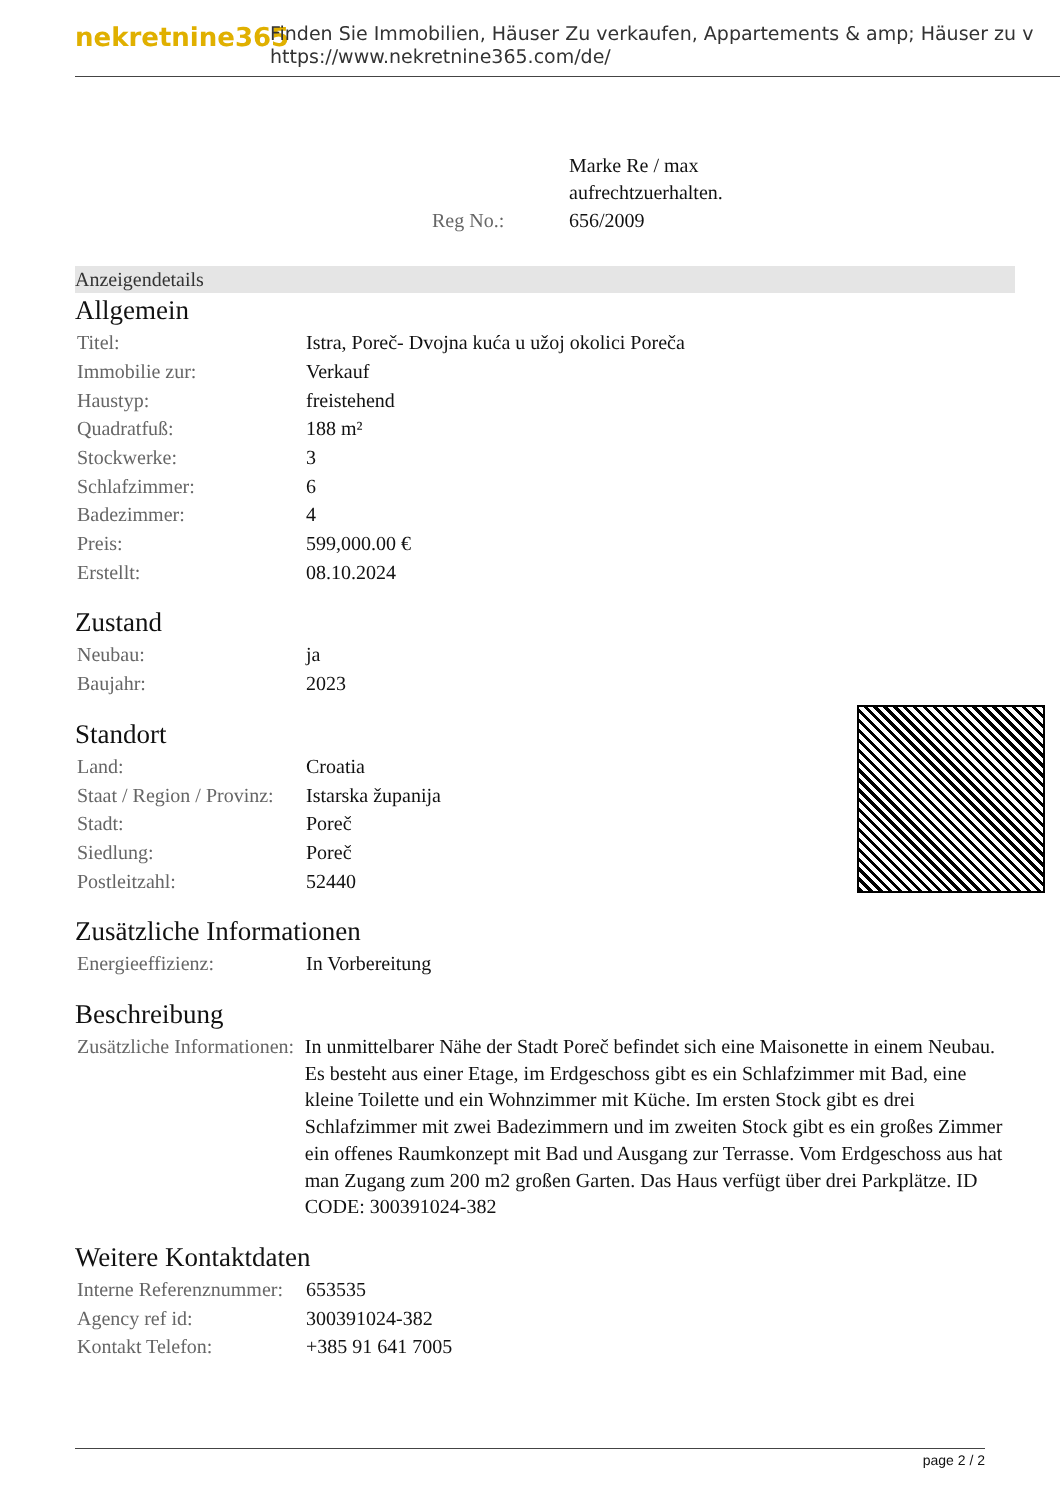nekretnine365
Finden Sie Immobilien, Häuser Zu verkaufen, Appartements & amp; Häuser zu v
https://www.nekretnine365.com/de/
| | Marke Re / max aufrechtzuerhalten. |
| Reg No.: | 656/2009 |
Anzeigendetails
Allgemein
| Titel: | Istra, Poreč- Dvojna kuća u užoj okolici Poreča |
| Immobilie zur: | Verkauf |
| Haustyp: | freistehend |
| Quadratfuß: | 188 m² |
| Stockwerke: | 3 |
| Schlafzimmer: | 6 |
| Badezimmer: | 4 |
| Preis: | 599,000.00 € |
| Erstellt: | 08.10.2024 |
Zustand
| Neubau: | ja |
| Baujahr: | 2023 |
Standort
| Land: | Croatia |
| Staat / Region / Provinz: | Istarska županija |
| Stadt: | Poreč |
| Siedlung: | Poreč |
| Postleitzahl: | 52440 |
Zusätzliche Informationen
| Energieeffizienz: | In Vorbereitung |
Beschreibung
| Zusätzliche Informationen: | In unmittelbarer Nähe der Stadt Poreč befindet sich eine Maisonette in einem Neubau. Es besteht aus einer Etage, im Erdgeschoss gibt es ein Schlafzimmer mit Bad, eine kleine Toilette und ein Wohnzimmer mit Küche. Im ersten Stock gibt es drei Schlafzimmer mit zwei Badezimmern und im zweiten Stock gibt es ein großes Zimmer ein offenes Raumkonzept mit Bad und Ausgang zur Terrasse. Vom Erdgeschoss aus hat man Zugang zum 200 m2 großen Garten. Das Haus verfügt über drei Parkplätze. ID CODE: 300391024-382 |
Weitere Kontaktdaten
| Interne Referenznummer: | 653535 |
| Agency ref id: | 300391024-382 |
| Kontakt Telefon: | +385 91 641 7005 |
page 2 / 2